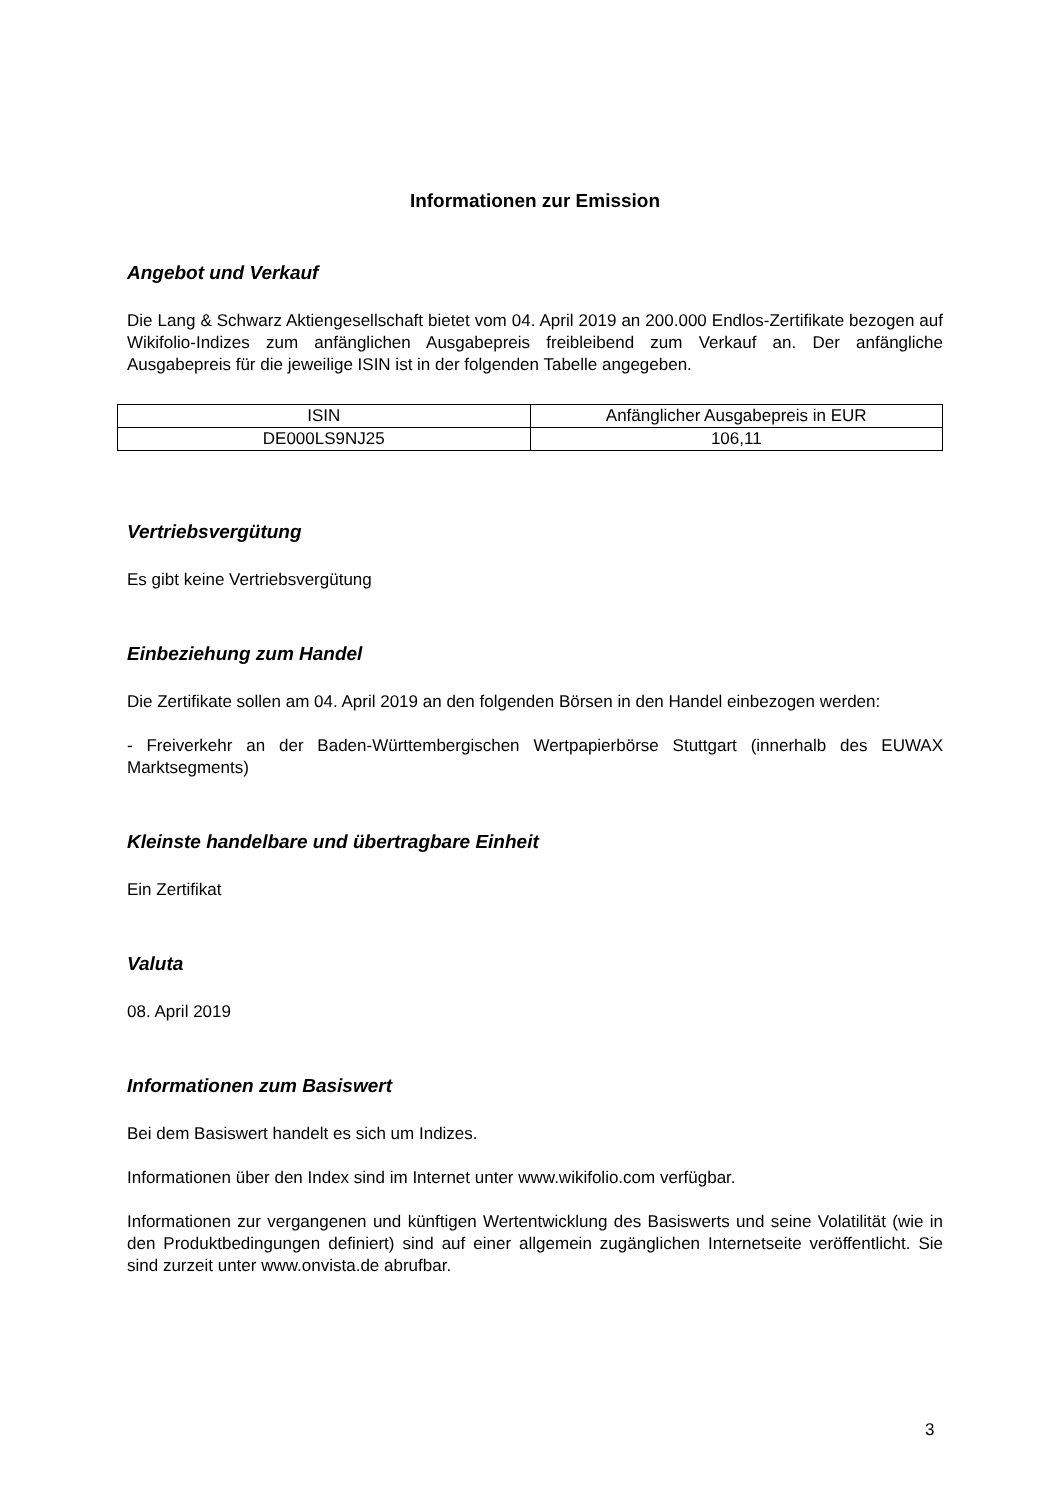Informationen zur Emission
Angebot und Verkauf
Die Lang & Schwarz Aktiengesellschaft bietet vom 04. April 2019 an 200.000 Endlos-Zertifikate bezogen auf Wikifolio-Indizes zum anfänglichen Ausgabepreis freibleibend zum Verkauf an. Der anfängliche Ausgabepreis für die jeweilige ISIN ist in der folgenden Tabelle angegeben.
| ISIN | Anfänglicher Ausgabepreis in EUR |
| DE000LS9NJ25 | 106,11 |
Vertriebsvergütung
Es gibt keine Vertriebsvergütung
Einbeziehung zum Handel
Die Zertifikate sollen am 04. April 2019 an den folgenden Börsen in den Handel einbezogen werden:
- Freiverkehr an der Baden-Württembergischen Wertpapierbörse Stuttgart (innerhalb des EUWAX Marktsegments)
Kleinste handelbare und übertragbare Einheit
Ein Zertifikat
Valuta
08. April 2019
Informationen zum Basiswert
Bei dem Basiswert handelt es sich um Indizes.
Informationen über den Index sind im Internet unter www.wikifolio.com verfügbar.
Informationen zur vergangenen und künftigen Wertentwicklung des Basiswerts und seine Volatilität (wie in den Produktbedingungen definiert) sind auf einer allgemein zugänglichen Internetseite veröffentlicht. Sie sind zurzeit unter www.onvista.de abrufbar.
3